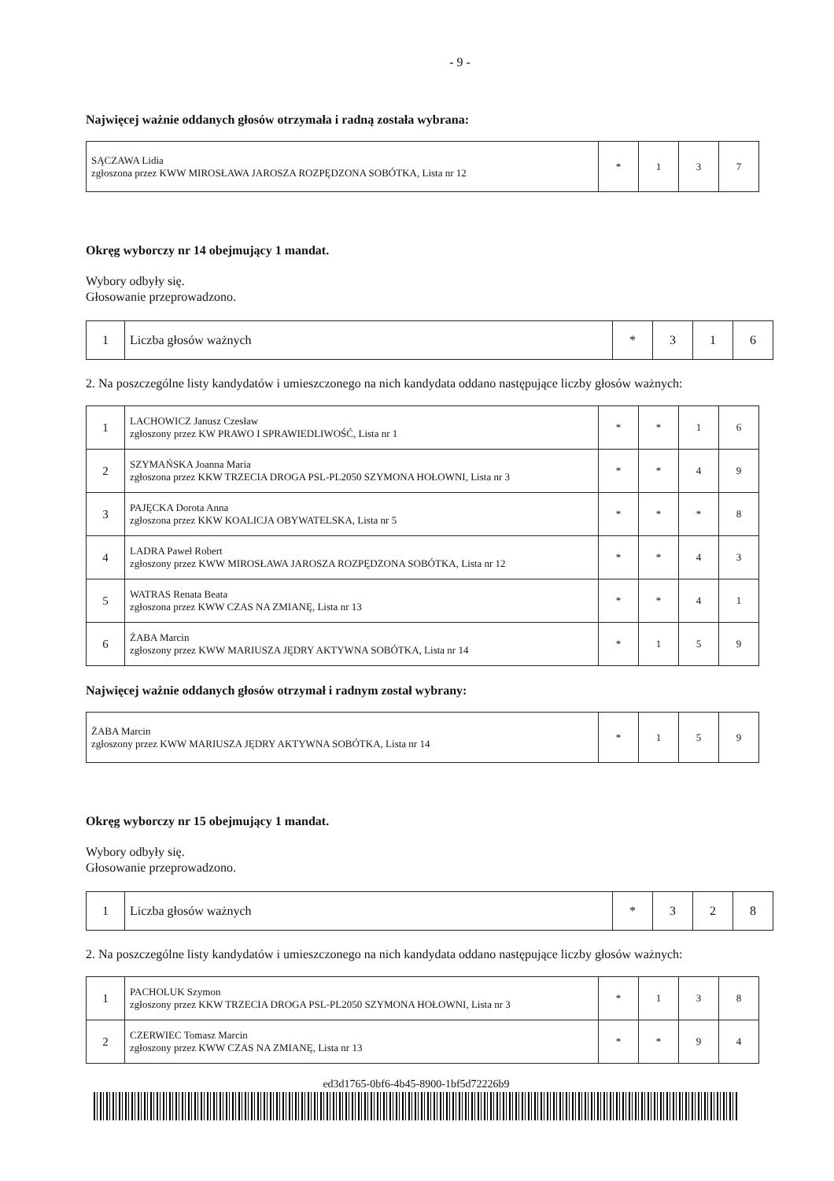- 9 -
Najwięcej ważnie oddanych głosów otrzymała i radną została wybrana:
| SĄCZAWA Lidia zgłoszona przez KWW MIROSŁAWA JAROSZA ROZPĘDZONA SOBÓTKA, Lista nr 12 | * | 1 | 3 | 7 |
Okręg wyborczy nr 14 obejmujący 1 mandat.
Wybory odbyły się.
Głosowanie przeprowadzono.
| 1 | Liczba głosów ważnych | * | 3 | 1 | 6 |
2. Na poszczególne listy kandydatów i umieszczonego na nich kandydata oddano następujące liczby głosów ważnych:
| 1 | LACHOWICZ Janusz Czesław zgłoszony przez KW PRAWO I SPRAWIEDLIWOŚĆ, Lista nr 1 | * | * | 1 | 6 |
| 2 | SZYMAŃSKA Joanna Maria zgłoszona przez KKW TRZECIA DROGA PSL-PL2050 SZYMONA HOŁOWNI, Lista nr 3 | * | * | 4 | 9 |
| 3 | PAJĘCKA Dorota Anna zgłoszona przez KKW KOALICJA OBYWATELSKA, Lista nr 5 | * | * | * | 8 |
| 4 | LADRA Paweł Robert zgłoszony przez KWW MIROSŁAWA JAROSZA ROZPĘDZONA SOBÓTKA, Lista nr 12 | * | * | 4 | 3 |
| 5 | WATRAS Renata Beata zgłoszona przez KWW CZAS NA ZMIANĘ, Lista nr 13 | * | * | 4 | 1 |
| 6 | ŻABA Marcin zgłoszony przez KWW MARIUSZA JĘDRY AKTYWNA SOBÓTKA, Lista nr 14 | * | 1 | 5 | 9 |
Najwięcej ważnie oddanych głosów otrzymał i radnym został wybrany:
| ŻABA Marcin zgłoszony przez KWW MARIUSZA JĘDRY AKTYWNA SOBÓTKA, Lista nr 14 | * | 1 | 5 | 9 |
Okręg wyborczy nr 15 obejmujący 1 mandat.
Wybory odbyły się.
Głosowanie przeprowadzono.
| 1 | Liczba głosów ważnych | * | 3 | 2 | 8 |
2. Na poszczególne listy kandydatów i umieszczonego na nich kandydata oddano następujące liczby głosów ważnych:
| 1 | PACHOLUK Szymon zgłoszony przez KKW TRZECIA DROGA PSL-PL2050 SZYMONA HOŁOWNI, Lista nr 3 | * | 1 | 3 | 8 |
| 2 | CZERWIEC Tomasz Marcin zgłoszony przez KWW CZAS NA ZMIANĘ, Lista nr 13 | * | * | 9 | 4 |
ed3d1765-0bf6-4b45-8900-1bf5d72226b9